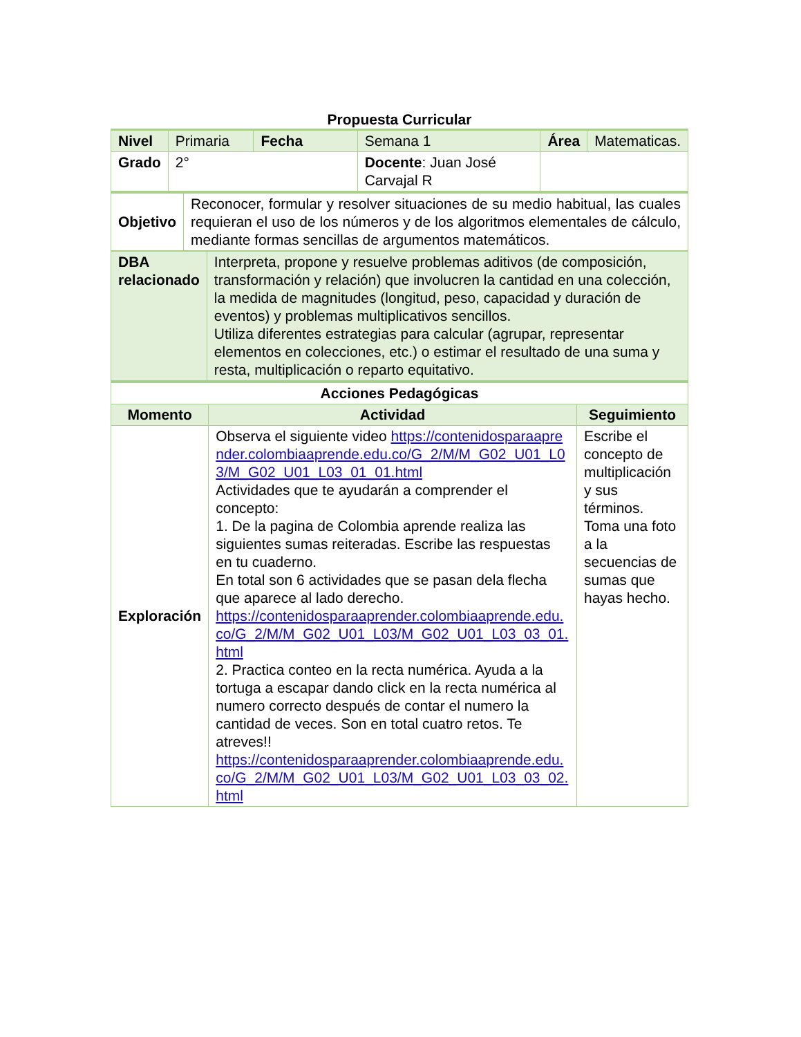Propuesta Curricular
| Nivel | Primaria | Fecha | Semana 1 | Área | Matematicas. |
| Grado | 2° | | Docente : Juan José Carvajal R | | |
| Objetivo | Reconocer, formular y resolver situaciones de su medio habitual, las cuales requieran el uso de los números y de los algoritmos elementales de cálculo, mediante formas sencillas de argumentos matemáticos. |
| DBA relacionado | Interpreta, propone y resuelve problemas aditivos (de composición, transformación y relación) que involucren la cantidad en una colección, la medida de magnitudes (longitud, peso, capacidad y duración de eventos) y problemas multiplicativos sencillos. Utiliza diferentes estrategias para calcular (agrupar, representar elementos en colecciones, etc.) o estimar el resultado de una suma y resta, multiplicación o reparto equitativo. |
| Acciones Pedagógicas | | |
| --- | --- | --- |
| Momento | Actividad | Seguimiento |
| Exploración | Observa el siguiente video https://contenidosparaaprender.colombiaaprende.edu.co/G_2/M/M_G02_U01_L03/M_G02_U01_L03_01_01.html Actividades que te ayudarán a comprender el concepto: 1. De la pagina de Colombia aprende realiza las siguientes sumas reiteradas. Escribe las respuestas en tu cuaderno. En total son 6 actividades que se pasan dela flecha que aparece al lado derecho. https://contenidosparaaprender.colombiaaprende.edu.co/G_2/M/M_G02_U01_L03/M_G02_U01_L03_03_01.html 2. Practica conteo en la recta numérica. Ayuda a la tortuga a escapar dando click en la recta numérica al numero correcto después de contar el numero la cantidad de veces. Son en total cuatro retos. Te atreves!! https://contenidosparaaprender.colombiaaprende.edu.co/G_2/M/M_G02_U01_L03/M_G02_U01_L03_03_02.html | Escribe el concepto de multiplicación y sus términos. Toma una foto a la secuencias de sumas que hayas hecho. |